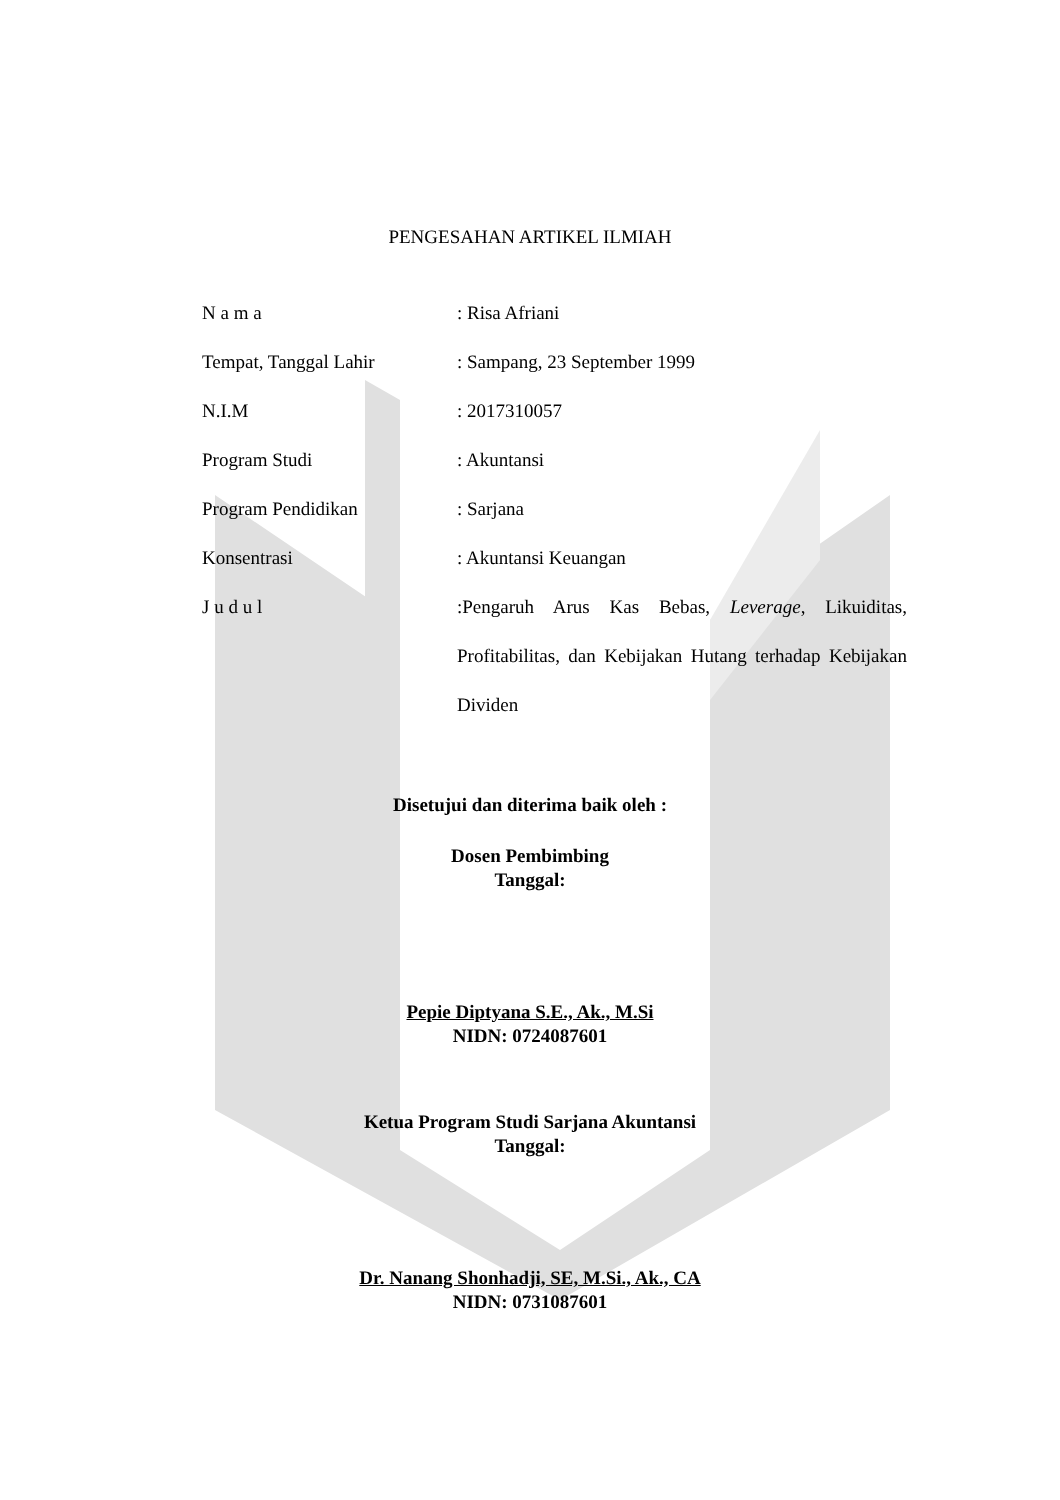PENGESAHAN ARTIKEL ILMIAH
N a m a : Risa Afriani
Tempat, Tanggal Lahir : Sampang, 23 September 1999
N.I.M : 2017310057
Program Studi : Akuntansi
Program Pendidikan : Sarjana
Konsentrasi : Akuntansi Keuangan
J u d u l :Pengaruh Arus Kas Bebas, Leverage, Likuiditas, Profitabilitas, dan Kebijakan Hutang terhadap Kebijakan Dividen
Disetujui dan diterima baik oleh :
Dosen Pembimbing
Tanggal:
Pepie Diptyana S.E., Ak., M.Si
NIDN: 0724087601
Ketua Program Studi Sarjana Akuntansi
Tanggal:
Dr. Nanang Shonhadji, SE, M.Si., Ak., CA
NIDN: 0731087601